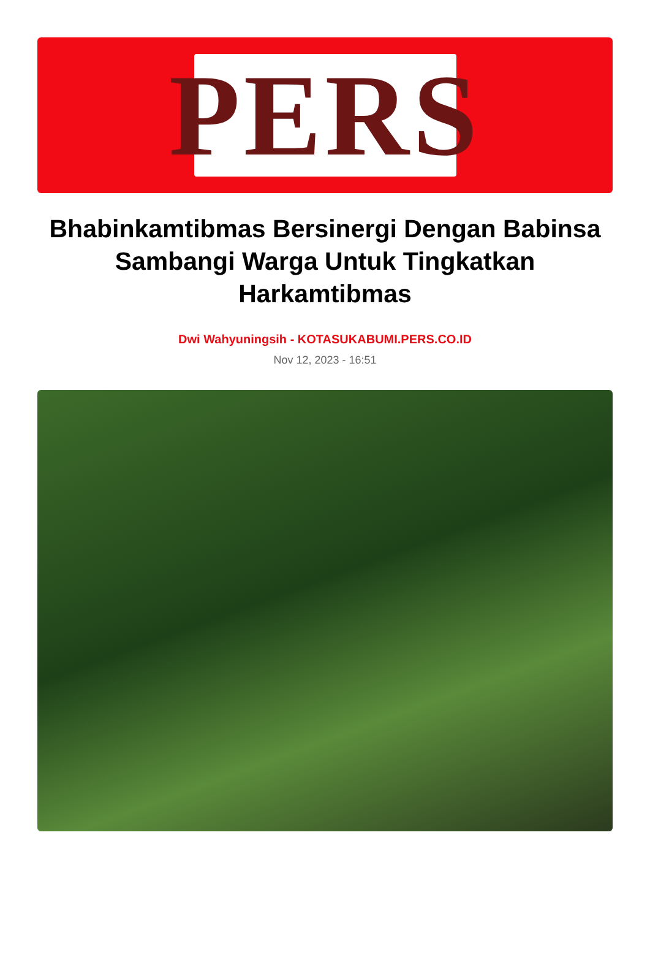PERS
Bhabinkamtibmas Bersinergi Dengan Babinsa Sambangi Warga Untuk Tingkatkan Harkamtibmas
Dwi Wahyuningsih - KOTASUKABUMI.PERS.CO.ID
Nov 12, 2023 - 16:51